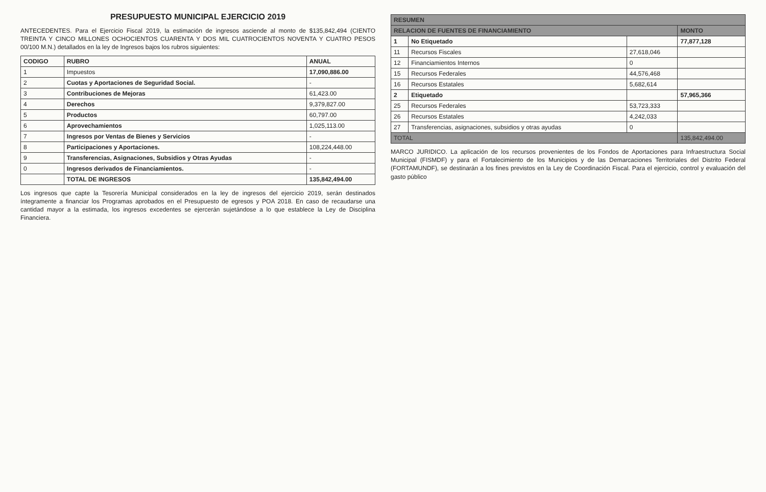PRESUPUESTO MUNICIPAL EJERCICIO 2019
ANTECEDENTES. Para el Ejercicio Fiscal 2019, la estimación de ingresos asciende al monto de $135,842,494 (CIENTO TREINTA Y CINCO MILLONES OCHOCIENTOS CUARENTA Y DOS MIL CUATROCIENTOS NOVENTA Y CUATRO PESOS 00/100 M.N.) detallados en la ley de Ingresos bajos los rubros siguientes:
| CODIGO | RUBRO | ANUAL |
| --- | --- | --- |
| 1 | Impuestos | 17,090,886.00 |
| 2 | Cuotas y Aportaciones de Seguridad Social. | - |
| 3 | Contribuciones de Mejoras | 61,423.00 |
| 4 | Derechos | 9,379,827.00 |
| 5 | Productos | 60,797.00 |
| 6 | Aprovechamientos | 1,025,113.00 |
| 7 | Ingresos por Ventas de Bienes y Servicios | - |
| 8 | Participaciones y Aportaciones. | 108,224,448.00 |
| 9 | Transferencias, Asignaciones, Subsidios y Otras Ayudas | - |
| 0 | Ingresos derivados de Financiamientos. | - |
| | TOTAL DE INGRESOS | 135,842,494.00 |
Los ingresos que capte la Tesorería Municipal considerados en la ley de ingresos del ejercicio 2019, serán destinados íntegramente a financiar los Programas aprobados en el Presupuesto de egresos y POA 2018. En caso de recaudarse una cantidad mayor a la estimada, los ingresos excedentes se ejercerán sujetándose a lo que establece la Ley de Disciplina Financiera.
| RESUMEN | | | |
| --- | --- | --- | --- |
| RELACION DE FUENTES DE FINANCIAMIENTO | | | MONTO |
| 1 | No Etiquetado | | 77,877,128 |
| 11 | Recursos Fiscales | 27,618,046 | |
| 12 | Financiamientos Internos | 0 | |
| 15 | Recursos Federales | 44,576,468 | |
| 16 | Recursos Estatales | 5,682,614 | |
| 2 | Etiquetado | | 57,965,366 |
| 25 | Recursos Federales | 53,723,333 | |
| 26 | Recursos Estatales | 4,242,033 | |
| 27 | Transferencias, asignaciones, subsidios y otras ayudas | 0 | |
| TOTAL | | | 135,842,494.00 |
MARCO JURIDICO. La aplicación de los recursos provenientes de los Fondos de Aportaciones para Infraestructura Social Municipal (FISMDF) y para el Fortalecimiento de los Municipios y de las Demarcaciones Territoriales del Distrito Federal (FORTAMUNDF), se destinarán a los fines previstos en la Ley de Coordinación Fiscal. Para el ejercicio, control y evaluación del gasto público